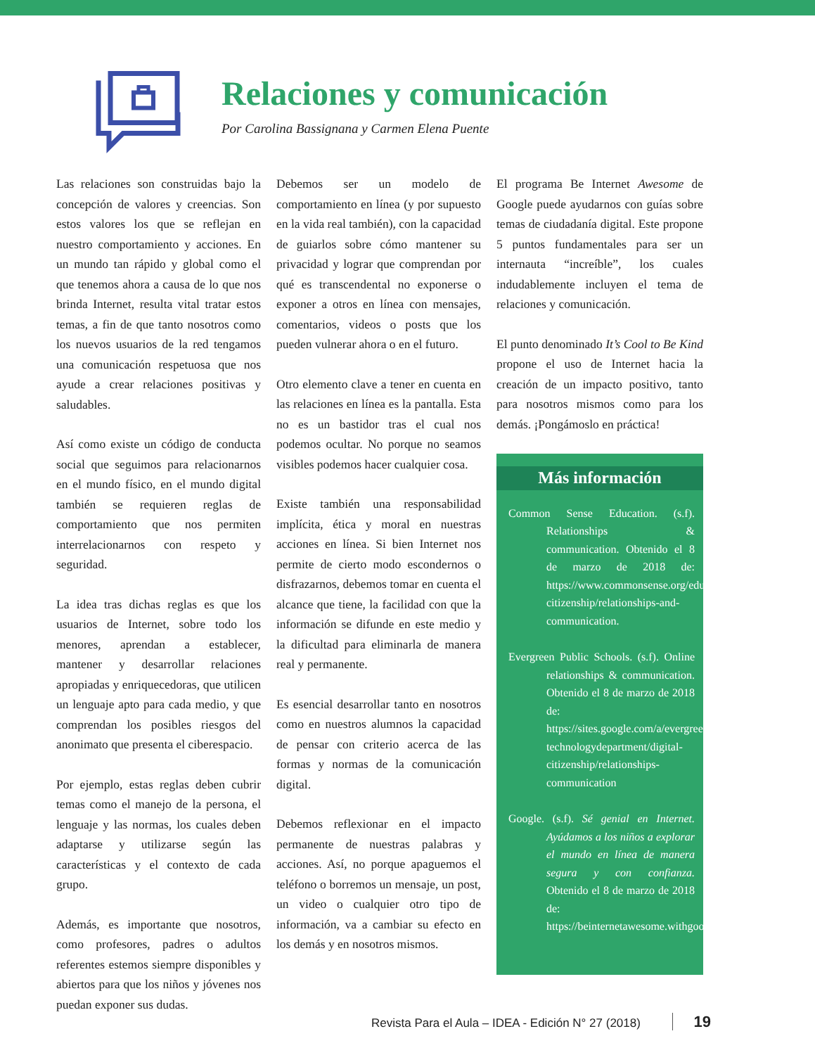Relaciones y comunicación
Por Carolina Bassignana y Carmen Elena Puente
Las relaciones son construidas bajo la concepción de valores y creencias. Son estos valores los que se reflejan en nuestro comportamiento y acciones. En un mundo tan rápido y global como el que tenemos ahora a causa de lo que nos brinda Internet, resulta vital tratar estos temas, a fin de que tanto nosotros como los nuevos usuarios de la red tengamos una comunicación respetuosa que nos ayude a crear relaciones positivas y saludables.
Así como existe un código de conducta social que seguimos para relacionarnos en el mundo físico, en el mundo digital también se requieren reglas de comportamiento que nos permiten interrelacionarnos con respeto y seguridad.
La idea tras dichas reglas es que los usuarios de Internet, sobre todo los menores, aprendan a establecer, mantener y desarrollar relaciones apropiadas y enriquecedoras, que utilicen un lenguaje apto para cada medio, y que comprendan los posibles riesgos del anonimato que presenta el ciberespacio.
Por ejemplo, estas reglas deben cubrir temas como el manejo de la persona, el lenguaje y las normas, los cuales deben adaptarse y utilizarse según las características y el contexto de cada grupo.
Además, es importante que nosotros, como profesores, padres o adultos referentes estemos siempre disponibles y abiertos para que los niños y jóvenes nos puedan exponer sus dudas.
Debemos ser un modelo de comportamiento en línea (y por supuesto en la vida real también), con la capacidad de guiarlos sobre cómo mantener su privacidad y lograr que comprendan por qué es transcendental no exponerse o exponer a otros en línea con mensajes, comentarios, videos o posts que los pueden vulnerar ahora o en el futuro.
Otro elemento clave a tener en cuenta en las relaciones en línea es la pantalla. Esta no es un bastidor tras el cual nos podemos ocultar. No porque no seamos visibles podemos hacer cualquier cosa.
Existe también una responsabilidad implícita, ética y moral en nuestras acciones en línea. Si bien Internet nos permite de cierto modo escondernos o disfrazarnos, debemos tomar en cuenta el alcance que tiene, la facilidad con que la información se difunde en este medio y la dificultad para eliminarla de manera real y permanente.
Es esencial desarrollar tanto en nosotros como en nuestros alumnos la capacidad de pensar con criterio acerca de las formas y normas de la comunicación digital.
Debemos reflexionar en el impacto permanente de nuestras palabras y acciones. Así, no porque apaguemos el teléfono o borremos un mensaje, un post, un video o cualquier otro tipo de información, va a cambiar su efecto en los demás y en nosotros mismos.
El programa Be Internet Awesome de Google puede ayudarnos con guías sobre temas de ciudadanía digital. Este propone 5 puntos fundamentales para ser un internauta “increíble”, los cuales indudablemente incluyen el tema de relaciones y comunicación.
El punto denominado It’s Cool to Be Kind propone el uso de Internet hacia la creación de un impacto positivo, tanto para nosotros mismos como para los demás. ¡Pongámoslo en práctica!
Más información
Common Sense Education. (s.f). Relationships & communication. Obtenido el 8 de marzo de 2018 de: https://www.commonsense.org/education/digital-citizenship/relationships-and-communication.
Evergreen Public Schools. (s.f). Online relationships & communication. Obtenido el 8 de marzo de 2018 de: https://sites.google.com/a/evergreenps.org/educational-technologydepartment/digital-citizenship/relationships-communication
Google. (s.f). Sé genial en Internet. Ayúdamos a los niños a explorar el mundo en línea de manera segura y con confianza. Obtenido el 8 de marzo de 2018 de: https://beinternetawesome.withgoogle.com/
Revista Para el Aula – IDEA - Edición N° 27 (2018) 19